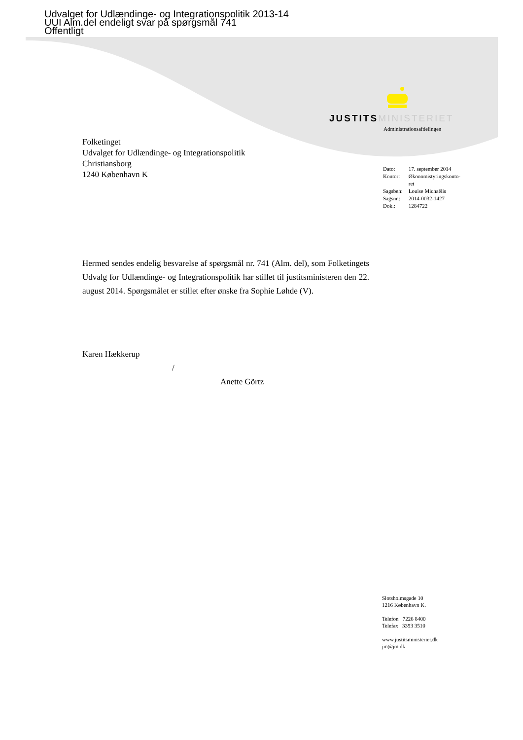Udvalget for Udlændinge- og Integrationspolitik 2013-14
UUI Alm.del endeligt svar på spørgsmål 741
Offentligt
JUSTITS MINISTERIET
Administrationsafdelingen
Folketinget
Udvalget for Udlændinge- og Integrationspolitik
Christiansborg
1240 København K
| Dato: | 17. september 2014 |
| Kontor: | Økonomistyringskonto- ret |
| Sagsbeh: | Louise Michaëlis |
| Sagsnr.: | 2014-0032-1427 |
| Dok.: | 1284722 |
Hermed sendes endelig besvarelse af spørgsmål nr. 741 (Alm. del), som Folketingets Udvalg for Udlændinge- og Integrationspolitik har stillet til justitsministeren den 22. august 2014. Spørgsmålet er stillet efter ønske fra Sophie Løhde (V).
Karen Hækkerup
/
Anette Görtz
Slotsholmsgade 10
1216 København K.
Telefon 7226 8400
Telefax 3393 3510
www.justitsministeriet.dk
jm@jm.dk